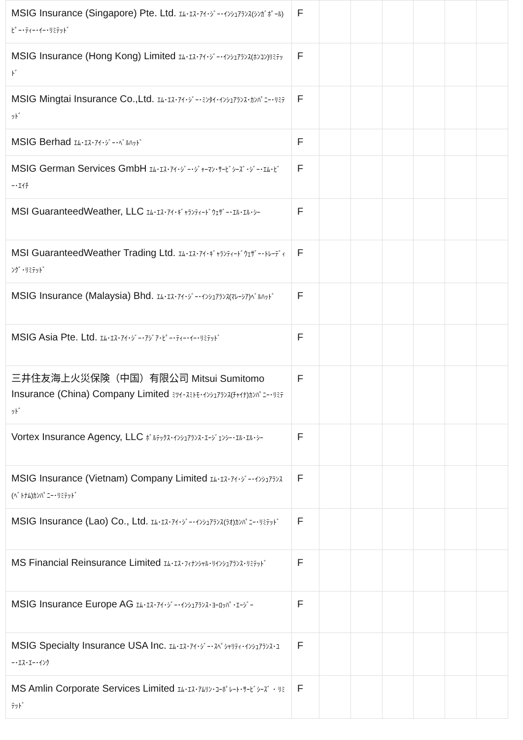| MSIG Insurance (Singapore) Pte. Ltd. ｴﾑ･ｴｽ･ｱｲ･ｼﾞｰ･ｲﾝｼｭｱﾗﾝｽ(ｼﾝｶﾞﾎﾟｰﾙ)ﾋﾟｰ･ﾃｨｰ･ｲｰ･ﾘﾐﾃｯﾄﾞ | F | | | | | | |
| MSIG Insurance (Hong Kong) Limited ｴﾑ･ｴｽ･ｱｲ･ｼﾞｰ･ｲﾝｼｭｱﾗﾝｽ(ﾎﾝｺﾝ)ﾘﾐﾃｯﾄﾞ | F | | | | | | |
| MSIG Mingtai Insurance Co.,Ltd. ｴﾑ･ｴｽ･ｱｲ･ｼﾞｰ･ﾐﾝﾀｲ･ｲﾝｼｭｱﾗﾝｽ･ｶﾝﾊﾟﾆｰ･ﾘﾐﾃｯﾄﾞ | F | | | | | | |
| MSIG Berhad ｴﾑ･ｴｽ･ｱｲ･ｼﾞｰ･ﾍﾞﾙﾊｯﾄﾞ | F | | | | | | |
| MSIG German Services GmbH ｴﾑ･ｴｽ･ｱｲ･ｼﾞｰ･ｼﾞｬｰﾏﾝ･ｻｰﾋﾞｼｰｽﾞ･ｼﾞｰ･ｴﾑ･ﾋﾞｰ･ｴｲﾁ | F | | | | | | |
| MSI GuaranteedWeather, LLC ｴﾑ･ｴｽ･ｱｲ･ｷﾞｬﾗﾝﾃｨｰﾄﾞｳｪｻﾞｰ･ｴﾙ･ｴﾙ･ｼｰ | F | | | | | | |
| MSI GuaranteedWeather Trading Ltd. ｴﾑ･ｴｽ･ｱｲ･ｷﾞｬﾗﾝﾃｨｰﾄﾞｳｪｻﾞｰ･ﾄﾚｰﾃﾞｨﾝｸﾞ･ﾘﾐﾃｯﾄﾞ | F | | | | | | |
| MSIG Insurance (Malaysia) Bhd. ｴﾑ･ｴｽ･ｱｲ･ｼﾞｰ･ｲﾝｼｭｱﾗﾝｽ(ﾏﾚｰｼｱ)ﾍﾞﾙﾊｯﾄﾞ | F | | | | | | |
| MSIG Asia Pte. Ltd. ｴﾑ･ｴｽ･ｱｲ･ｼﾞｰ･ｱｼﾞｱ･ﾋﾟｰ･ﾃｨｰ･ｲｰ･ﾘﾐﾃｯﾄﾞ | F | | | | | | |
| 三井住友海上火災保険（中国）有限公司 Mitsui Sumitomo Insurance (China) Company Limited ﾐﾂｲ･ｽﾐﾄﾓ･ｲﾝｼｭｱﾗﾝｽ(ﾁｬｲﾅ)ｶﾝﾊﾟﾆｰ･ﾘﾐﾃｯﾄﾞ | F | | | | | | |
| Vortex Insurance Agency, LLC ﾎﾞﾙﾃｯｸｽ･ｲﾝｼｭｱﾗﾝｽ･ｴｰｼﾞｪﾝｼｰ･ｴﾙ･ｴﾙ･ｼｰ | F | | | | | | |
| MSIG Insurance (Vietnam) Company Limited ｴﾑ･ｴｽ･ｱｲ･ｼﾞｰ･ｲﾝｼｭｱﾗﾝｽ(ﾍﾞﾄﾅﾑ)ｶﾝﾊﾟﾆｰ･ﾘﾐﾃｯﾄﾞ | F | | | | | | |
| MSIG Insurance (Lao) Co., Ltd. ｴﾑ･ｴｽ･ｱｲ･ｼﾞｰ･ｲﾝｼｭｱﾗﾝｽ(ﾗｵ)ｶﾝﾊﾟﾆｰ･ﾘﾐﾃｯﾄﾞ | F | | | | | | |
| MS Financial Reinsurance Limited ｴﾑ･ｴｽ･ﾌｨﾅﾝｼｬﾙ･ﾘｲﾝｼｭｱﾗﾝｽ･ﾘﾐﾃｯﾄﾞ | F | | | | | | |
| MSIG Insurance Europe AG ｴﾑ･ｴｽ･ｱｲ･ｼﾞｰ･ｲﾝｼｭｱﾗﾝｽ･ﾖｰﾛｯﾊﾟ･ｴｰｼﾞｰ | F | | | | | | |
| MSIG Specialty Insurance USA Inc. ｴﾑ･ｴｽ･ｱｲ･ｼﾞｰ･ｽﾍﾟｼｬﾘﾃｨ･ｲﾝｼｭｱﾗﾝｽ･ﾕｰ･ｴｽ･ｴｰ･ｲﾝｸ | F | | | | | | |
| MS Amlin Corporate Services Limited ｴﾑ･ｴｽ･ｱﾑﾘﾝ･ｺｰﾎﾟﾚｰﾄ･ｻｰﾋﾞｼｰｽﾞ ･ ﾘﾐﾃｯﾄﾞ | F | | | | | | |